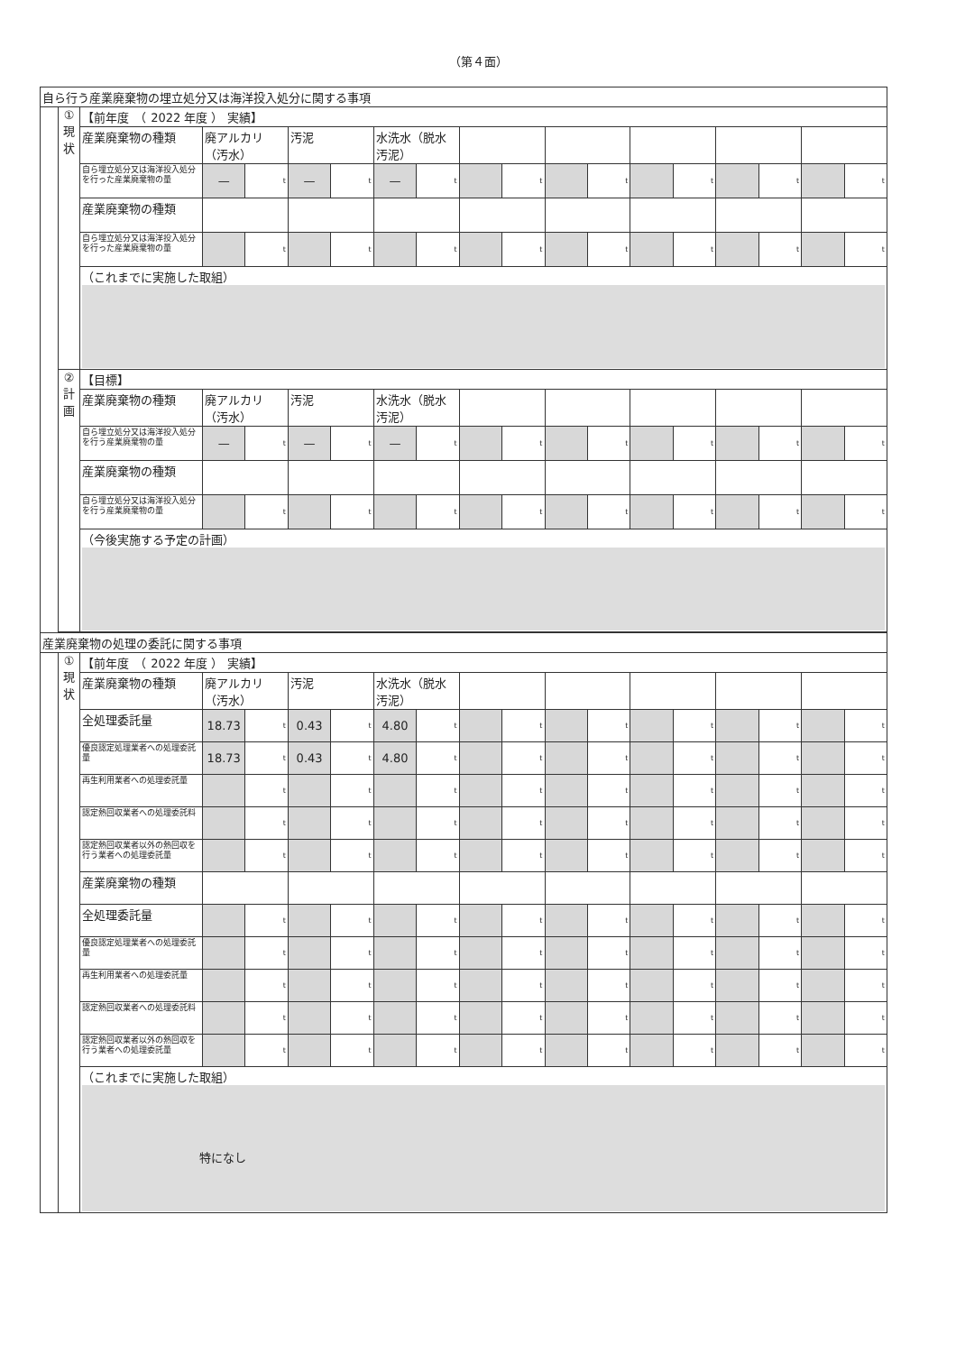（第４面）
| 自ら行う産業廃棄物の埋立処分又は海洋投入処分に関する事項 | | | | | | | | | | | | | | | | | | |
| | ① 現 状 | 【前年度 （ 2022 年度 ） 実績】 | | | | | | | | | | | | | | | | |
| | | 産業廃棄物の種類 | 廃アルカリ（汚水） | | 汚泥 | | 水洗水（脱水汚泥） | | | | | | | | | | | |
| | | 自ら埋立処分又は海洋投入処分を行った産業廃棄物の量 | — | t | — | t | — | t | | t | | t | | t | | t | | t |
| | | 産業廃棄物の種類 | | | | | | | | | | | | | | | | |
| | | 自ら埋立処分又は海洋投入処分を行った産業廃棄物の量 | | t | | t | | t | | t | | t | | t | | t | | t |
| | | （これまでに実施した取組） | | | | | | | | | | | | | | | | |
| | ② 計 画 | 【目標】 | | | | | | | | | | | | | | | | |
| | | 産業廃棄物の種類 | 廃アルカリ（汚水） | | 汚泥 | | 水洗水（脱水汚泥） | | | | | | | | | | | |
| | | 自ら埋立処分又は海洋投入処分を行う産業廃棄物の量 | — | t | — | t | — | t | | t | | t | | t | | t | | t |
| | | 産業廃棄物の種類 | | | | | | | | | | | | | | | | |
| | | 自ら埋立処分又は海洋投入処分を行う産業廃棄物の量 | | t | | t | | t | | t | | t | | t | | t | | t |
| | | （今後実施する予定の計画） | | | | | | | | | | | | | | | | |
| 産業廃棄物の処理の委託に関する事項 | | | | | | | | | | | | | | | | | | |
| | ① 現 状 | 【前年度 （ 2022 年度 ） 実績】 | | | | | | | | | | | | | | | | |
| | | 産業廃棄物の種類 | 廃アルカリ（汚水） | | 汚泥 | | 水洗水（脱水汚泥） | | | | | | | | | | | |
| | | 全処理委託量 | 18.73 | t | 0.43 | t | 4.80 | t | | t | | t | | t | | t | | t |
| | | 優良認定処理業者への処理委託量 | 18.73 | t | 0.43 | t | 4.80 | t | | t | | t | | t | | t | | t |
| | | 再生利用業者への処理委託量 | | t | | t | | t | | t | | t | | t | | t | | t |
| | | 認定熱回収業者への処理委託料 | | t | | t | | t | | t | | t | | t | | t | | t |
| | | 認定熱回収業者以外の熱回収を行う業者への処理委託量 | | t | | t | | t | | t | | t | | t | | t | | t |
| | | 産業廃棄物の種類 | | | | | | | | | | | | | | | | |
| | | 全処理委託量 | | t | | t | | t | | t | | t | | t | | t | | t |
| | | 優良認定処理業者への処理委託量 | | t | | t | | t | | t | | t | | t | | t | | t |
| | | 再生利用業者への処理委託量 | | t | | t | | t | | t | | t | | t | | t | | t |
| | | 認定熱回収業者への処理委託料 | | t | | t | | t | | t | | t | | t | | t | | t |
| | | 認定熱回収業者以外の熱回収を行う業者への処理委託量 | | t | | t | | t | | t | | t | | t | | t | | t |
| | | （これまでに実施した取組） 特になし | | | | | | | | | | | | | | | | |